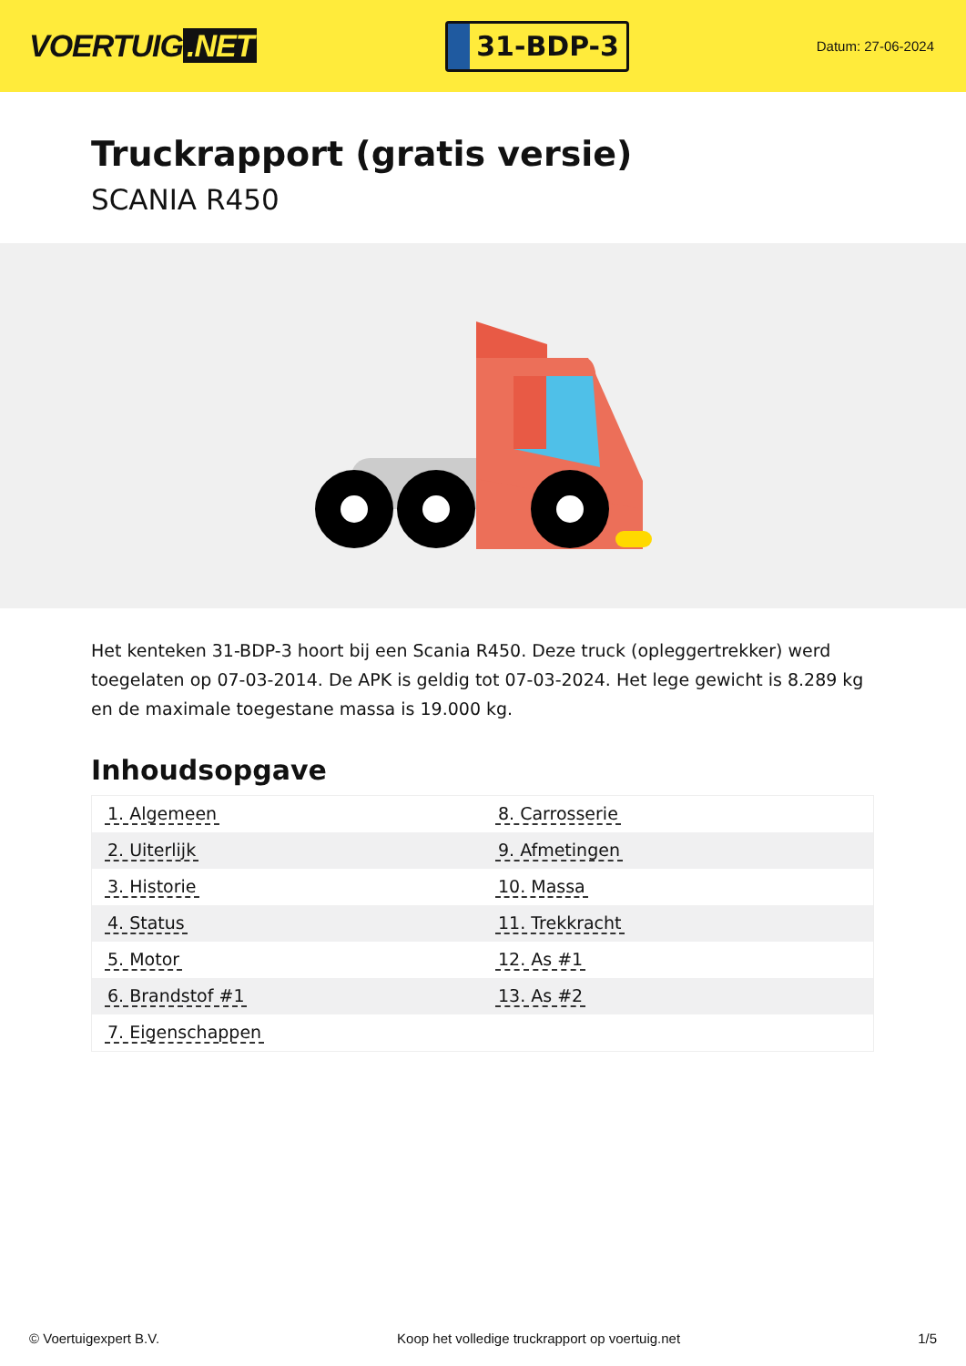VOERTUIG.NET
31-BDP-3
Datum: 27-06-2024
Truckrapport (gratis versie)
SCANIA R450
Het kenteken 31-BDP-3 hoort bij een Scania R450. Deze truck (opleggertrekker) werd toegelaten op 07-03-2014. De APK is geldig tot 07-03-2024. Het lege gewicht is 8.289 kg en de maximale toegestane massa is 19.000 kg.
Inhoudsopgave
| 1. Algemeen | 8. Carrosserie |
| 2. Uiterlijk | 9. Afmetingen |
| 3. Historie | 10. Massa |
| 4. Status | 11. Trekkracht |
| 5. Motor | 12. As #1 |
| 6. Brandstof #1 | 13. As #2 |
| 7. Eigenschappen | |
© Voertuigexpert B.V. Koop het volledige truckrapport op voertuig.net 1/5